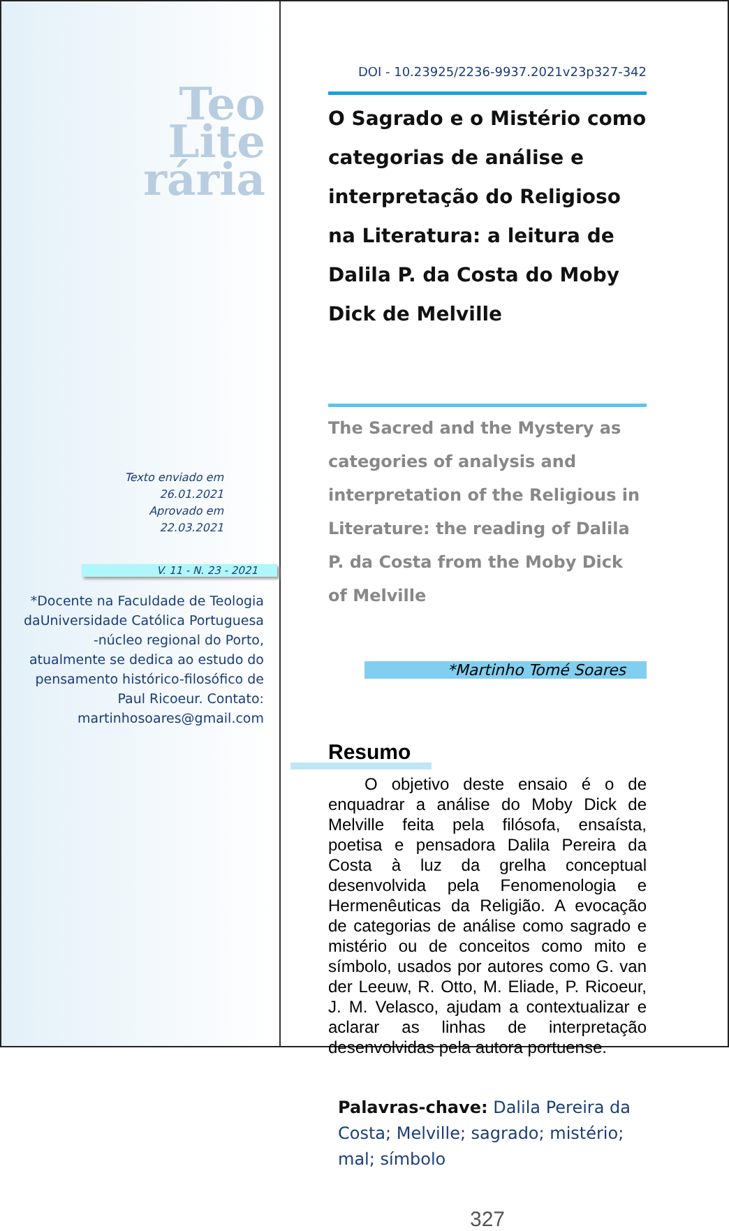Teo
Lite
rária
Texto enviado em
26.01.2021
Aprovado em
22.03.2021
V. 11 - N. 23 - 2021
*Docente na Faculdade de Teologia daUniversidade Católica Portuguesa -núcleo regional do Porto, atualmente se dedica ao estudo do pensamento histórico-filosófico de Paul Ricoeur. Contato: martinhosoares@gmail.com
DOI - 10.23925/2236-9937.2021v23p327-342
O Sagrado e o Mistério como categorias de análise e interpretação do Religioso na Literatura: a leitura de Dalila P. da Costa do Moby Dick de Melville
The Sacred and the Mystery as categories of analysis and interpretation of the Religious in Literature: the reading of Dalila P. da Costa from the Moby Dick of Melville
*Martinho Tomé Soares
Resumo
O objetivo deste ensaio é o de enquadrar a análise do Moby Dick de Melville feita pela filósofa, ensaísta, poetisa e pensadora Dalila Pereira da Costa à luz da grelha conceptual desenvolvida pela Fenomenologia e Hermenêuticas da Religião. A evocação de categorias de análise como sagrado e mistério ou de conceitos como mito e símbolo, usados por autores como G. van der Leeuw, R. Otto, M. Eliade, P. Ricoeur, J. M. Velasco, ajudam a contextualizar e aclarar as linhas de interpretação desenvolvidas pela autora portuense.
Palavras-chave: Dalila Pereira da Costa; Melville; sagrado; mistério; mal; símbolo
327